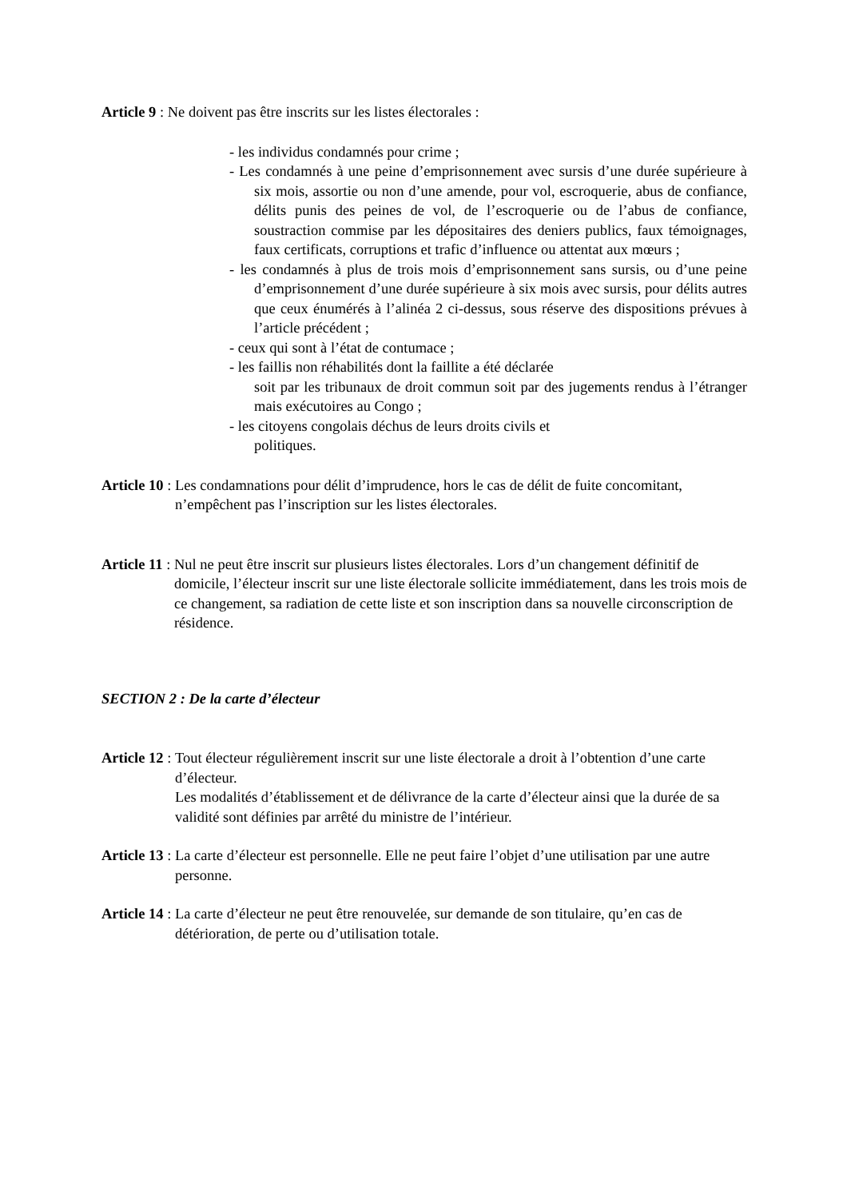Article 9 : Ne doivent pas être inscrits sur les listes électorales :
- les individus condamnés pour crime ;
- Les condamnés à une peine d’emprisonnement avec sursis d’une durée supérieure à six mois, assortie ou non d’une amende, pour vol, escroquerie, abus de confiance, délits punis des peines de vol, de l’escroquerie ou de l’abus de confiance, soustraction commise par les dépositaires des deniers publics, faux témoignages, faux certificats, corruptions et trafic d’influence ou attentat aux mœurs ;
- les condamnés à plus de trois mois d’emprisonnement sans sursis, ou d’une peine d’emprisonnement d’une durée supérieure à six mois avec sursis, pour délits autres que ceux énumérés à l’alinéa 2 ci-dessus, sous réserve des dispositions prévues à l’article précédent ;
- ceux qui sont à l’état de contumace ;
- les faillis non réhabilités dont la faillite a été déclarée
soit par les tribunaux de droit commun soit par des jugements rendus à l’étranger mais exécutoires au Congo ;
- les citoyens congolais déchus de leurs droits civils et
politiques.
Article 10 : Les condamnations pour délit d’imprudence, hors le cas de délit de fuite concomitant, n’empêchent pas l’inscription sur les listes électorales.
Article 11 : Nul ne peut être inscrit sur plusieurs listes électorales. Lors d’un changement définitif de domicile, l’électeur inscrit sur une liste électorale sollicite immédiatement, dans les trois mois de ce changement, sa radiation de cette liste et son inscription dans sa nouvelle circonscription de résidence.
SECTION 2 : De la carte d’électeur
Article 12 : Tout électeur régulièrement inscrit sur une liste électorale a droit à l’obtention d’une carte d’électeur.
Les modalités d’établissement et de délivrance de la carte d’électeur ainsi que la durée de sa validité sont définies par arrêté du ministre de l’intérieur.
Article 13 : La carte d’électeur est personnelle. Elle ne peut faire l’objet d’une utilisation par une autre personne.
Article 14 : La carte d’électeur ne peut être renouvelée, sur demande de son titulaire, qu’en cas de détérioration, de perte ou d’utilisation totale.